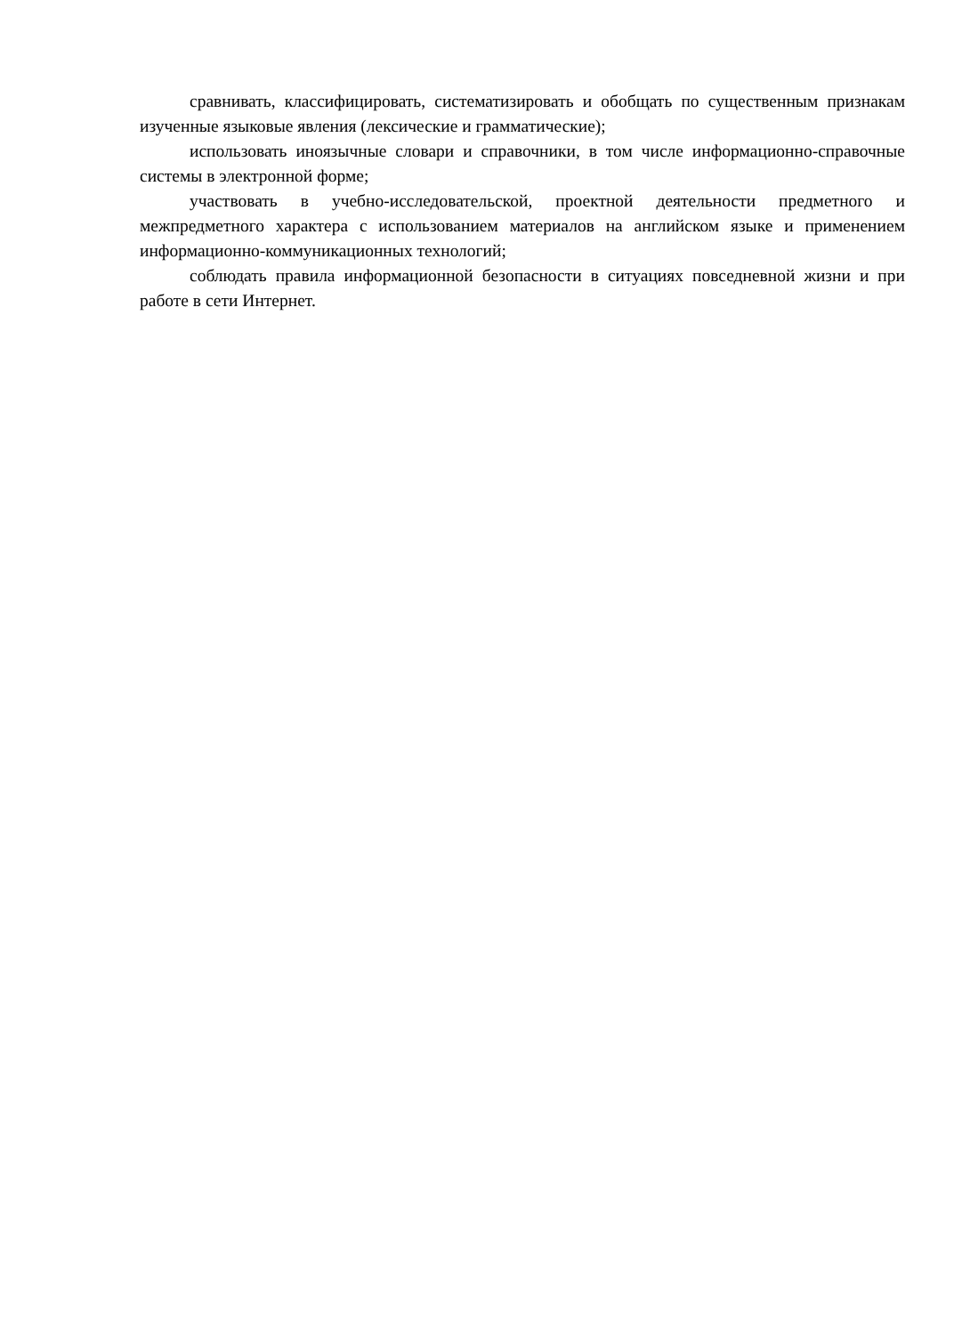сравнивать, классифицировать, систематизировать и обобщать по существенным признакам изученные языковые явления (лексические и грамматические);
использовать иноязычные словари и справочники, в том числе информационно-справочные системы в электронной форме;
участвовать в учебно-исследовательской, проектной деятельности предметного и межпредметного характера с использованием материалов на английском языке и применением информационно-коммуникационных технологий;
соблюдать правила информационной безопасности в ситуациях повседневной жизни и при работе в сети Интернет.